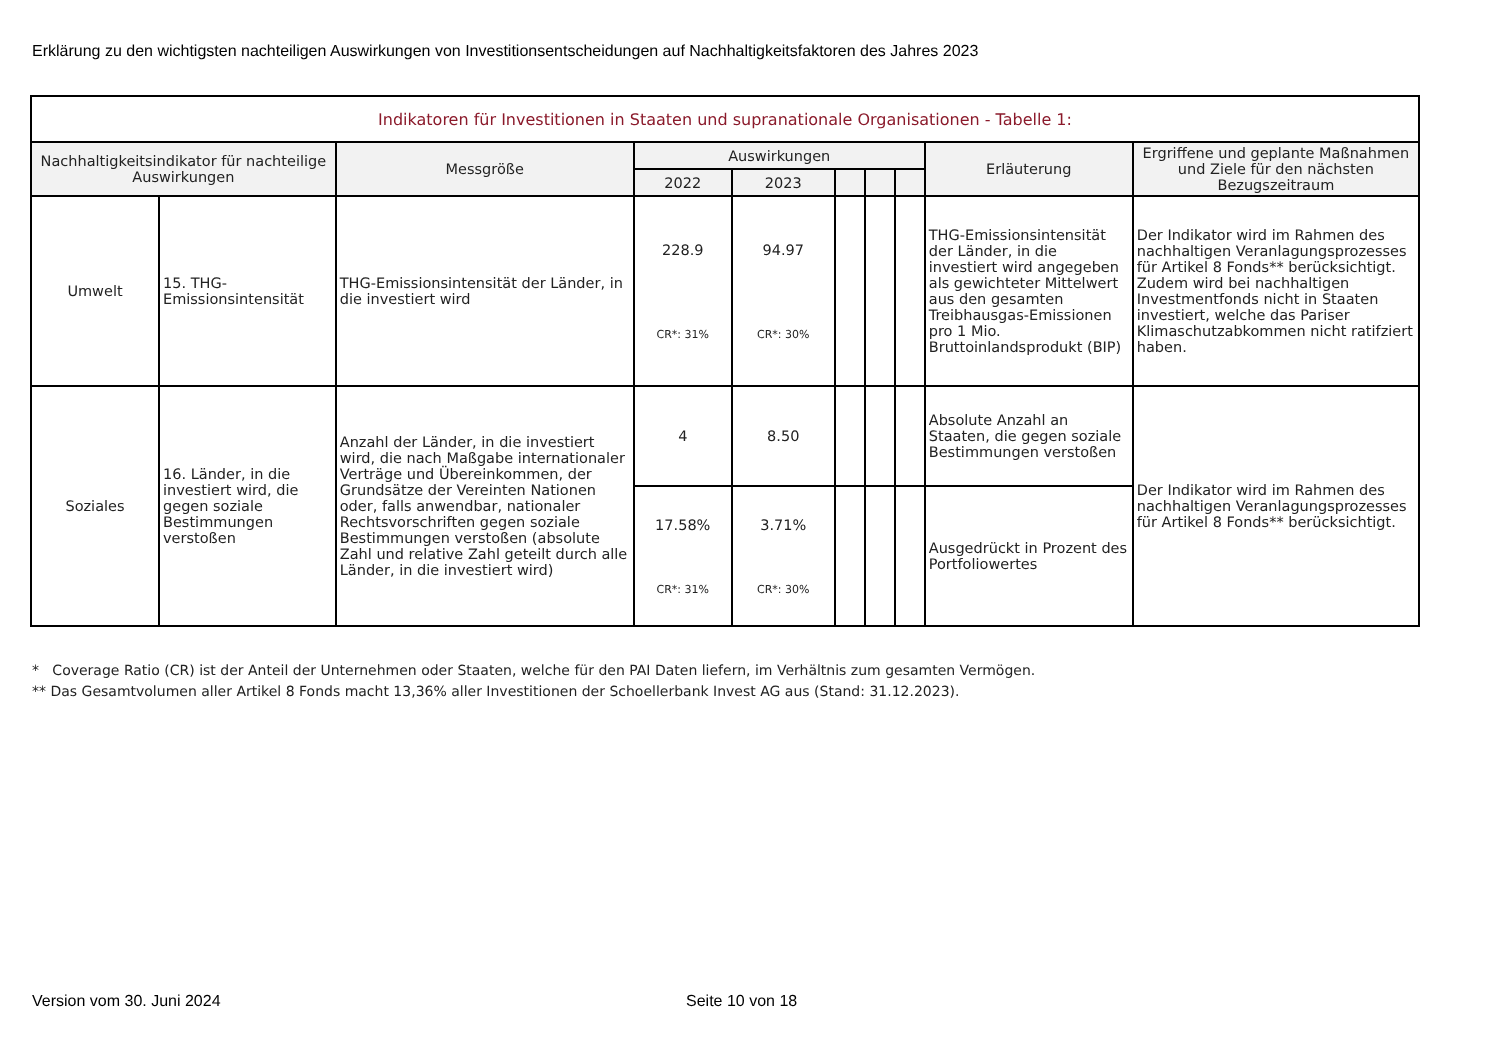Erklärung zu den wichtigsten nachteiligen Auswirkungen von Investitionsentscheidungen auf Nachhaltigkeitsfaktoren des Jahres 2023
| Indikatoren für Investitionen in Staaten und supranationale Organisationen - Tabelle 1: | | | | | | | | | |
| --- | --- | --- | --- | --- | --- | --- | --- | --- | --- |
| Nachhaltigkeitsindikator für nachteilige Auswirkungen | | Messgröße | Auswirkungen | | | | | Erläuterung | Ergriffene und geplante Maßnahmen und Ziele für den nächsten Bezugszeitraum |
| | | | 2022 | 2023 | | | | | |
| Umwelt | 15. THG-Emissionsintensität | THG-Emissionsintensität der Länder, in die investiert wird | 228.9 CR*: 31% | 94.97 CR*: 30% | | | | THG-Emissionsintensität der Länder, in die investiert wird angegeben als gewichteter Mittelwert aus den gesamten Treibhausgas-Emissionen pro 1 Mio. Bruttoinlandsprodukt (BIP) | Der Indikator wird im Rahmen des nachhaltigen Veranlagungsprozesses für Artikel 8 Fonds** berücksichtigt. Zudem wird bei nachhaltigen Investmentfonds nicht in Staaten investiert, welche das Pariser Klimaschutzabkommen nicht ratifziert haben. |
| Soziales | 16. Länder, in die investiert wird, die gegen soziale Bestimmungen verstoßen | Anzahl der Länder, in die investiert wird, die nach Maßgabe internationaler Verträge und Übereinkommen, der Grundsätze der Vereinten Nationen oder, falls anwendbar, nationaler Rechtsvorschriften gegen soziale Bestimmungen verstoßen (absolute Zahl und relative Zahl geteilt durch alle Länder, in die investiert wird) | 4 | 8.50 | | | | Absolute Anzahl an Staaten, die gegen soziale Bestimmungen verstoßen | Der Indikator wird im Rahmen des nachhaltigen Veranlagungsprozesses für Artikel 8 Fonds** berücksichtigt. |
| | | | 17.58% CR*: 31% | 3.71% CR*: 30% | | | | Ausgedrückt in Prozent des Portfoliowertes | |
* Coverage Ratio (CR) ist der Anteil der Unternehmen oder Staaten, welche für den PAI Daten liefern, im Verhältnis zum gesamten Vermögen.
** Das Gesamtvolumen aller Artikel 8 Fonds macht 13,36% aller Investitionen der Schoellerbank Invest AG aus (Stand: 31.12.2023).
Version vom 30. Juni 2024 Seite 10 von 18